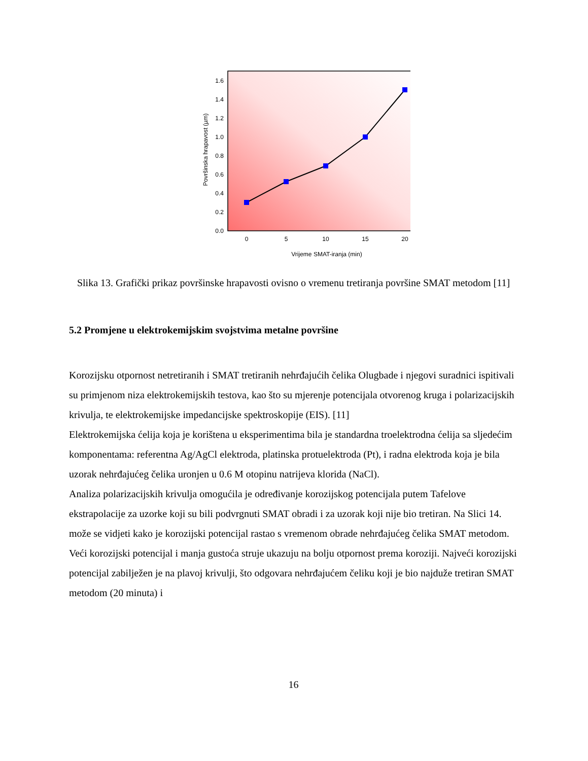0.0
0.2
0.4
0.6
0.8
1.0
1.2
1.4
1.6
0
5
10
15
20
Vrijeme SMAT-iranja (min)
Površinska hrapavost (µm)
Slika 13. Grafički prikaz površinske hrapavosti ovisno o vremenu tretiranja površine SMAT metodom [11]
5.2 Promjene u elektrokemijskim svojstvima metalne površine
Korozijsku otpornost netretiranih i SMAT tretiranih nehrđajućih čelika Olugbade i njegovi suradnici ispitivali su primjenom niza elektrokemijskih testova, kao što su mjerenje potencijala otvorenog kruga i polarizacijskih krivulja, te elektrokemijske impedancijske spektroskopije (EIS). [11]
Elektrokemijska ćelija koja je korištena u eksperimentima bila je standardna troelektrodna ćelija sa sljedećim komponentama: referentna Ag/AgCl elektroda, platinska protuelektroda (Pt), i radna elektroda koja je bila uzorak nehrđajućeg čelika uronjen u 0.6 M otopinu natrijeva klorida (NaCl).
Analiza polarizacijskih krivulja omogućila je određivanje korozijskog potencijala putem Tafelove ekstrapolacije za uzorke koji su bili podvrgnuti SMAT obradi i za uzorak koji nije bio tretiran. Na Slici 14. može se vidjeti kako je korozijski potencijal rastao s vremenom obrade nehrđajućeg čelika SMAT metodom. Veći korozijski potencijal i manja gustoća struje ukazuju na bolju otpornost prema koroziji. Najveći korozijski potencijal zabilježen je na plavoj krivulji, što odgovara nehrđajućem čeliku koji je bio najduže tretiran SMAT metodom (20 minuta) i
16